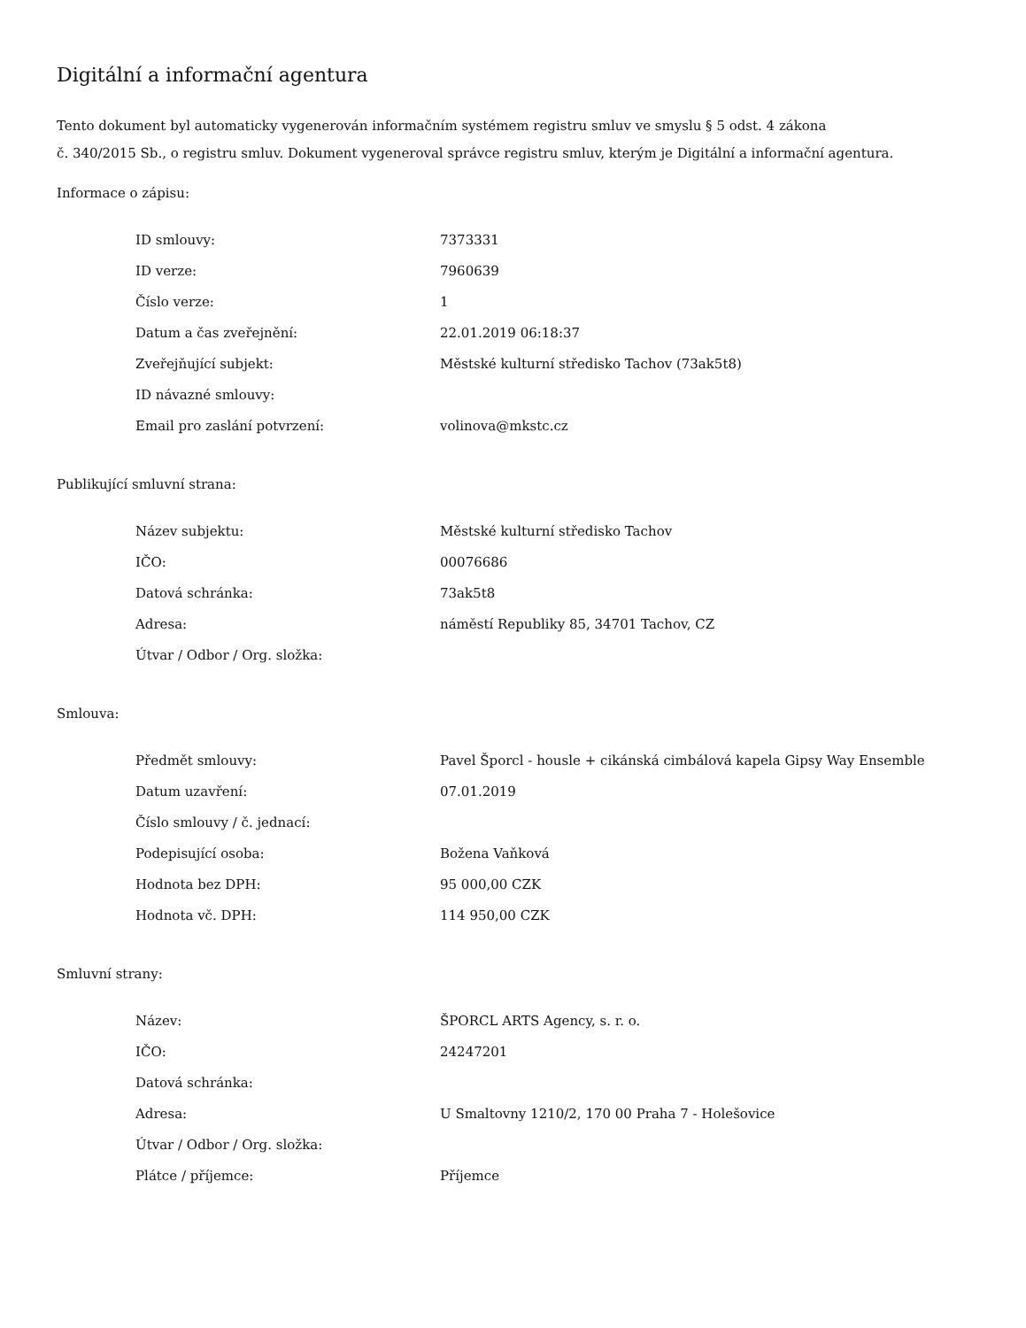Digitální a informační agentura
Tento dokument byl automaticky vygenerován informačním systémem registru smluv ve smyslu § 5 odst. 4 zákona
č. 340/2015 Sb., o registru smluv. Dokument vygeneroval správce registru smluv, kterým je Digitální a informační agentura.
Informace o zápisu:
| ID smlouvy: | 7373331 |
| ID verze: | 7960639 |
| Číslo verze: | 1 |
| Datum a čas zveřejnění: | 22.01.2019 06:18:37 |
| Zveřejňující subjekt: | Městské kulturní středisko Tachov (73ak5t8) |
| ID návazné smlouvy: | |
| Email pro zaslání potvrzení: | volinova@mkstc.cz |
Publikující smluvní strana:
| Název subjektu: | Městské kulturní středisko Tachov |
| IČO: | 00076686 |
| Datová schránka: | 73ak5t8 |
| Adresa: | náměstí Republiky 85, 34701 Tachov, CZ |
| Útvar / Odbor / Org. složka: | |
Smlouva:
| Předmět smlouvy: | Pavel Šporcl - housle + cikánská cimbálová kapela Gipsy Way Ensemble |
| Datum uzavření: | 07.01.2019 |
| Číslo smlouvy / č. jednací: | |
| Podepisující osoba: | Božena Vaňková |
| Hodnota bez DPH: | 95 000,00 CZK |
| Hodnota vč. DPH: | 114 950,00 CZK |
Smluvní strany:
| Název: | ŠPORCL ARTS Agency, s. r. o. |
| IČO: | 24247201 |
| Datová schránka: | |
| Adresa: | U Smaltovny 1210/2, 170 00 Praha 7 - Holešovice |
| Útvar / Odbor / Org. složka: | |
| Plátce / příjemce: | Příjemce |